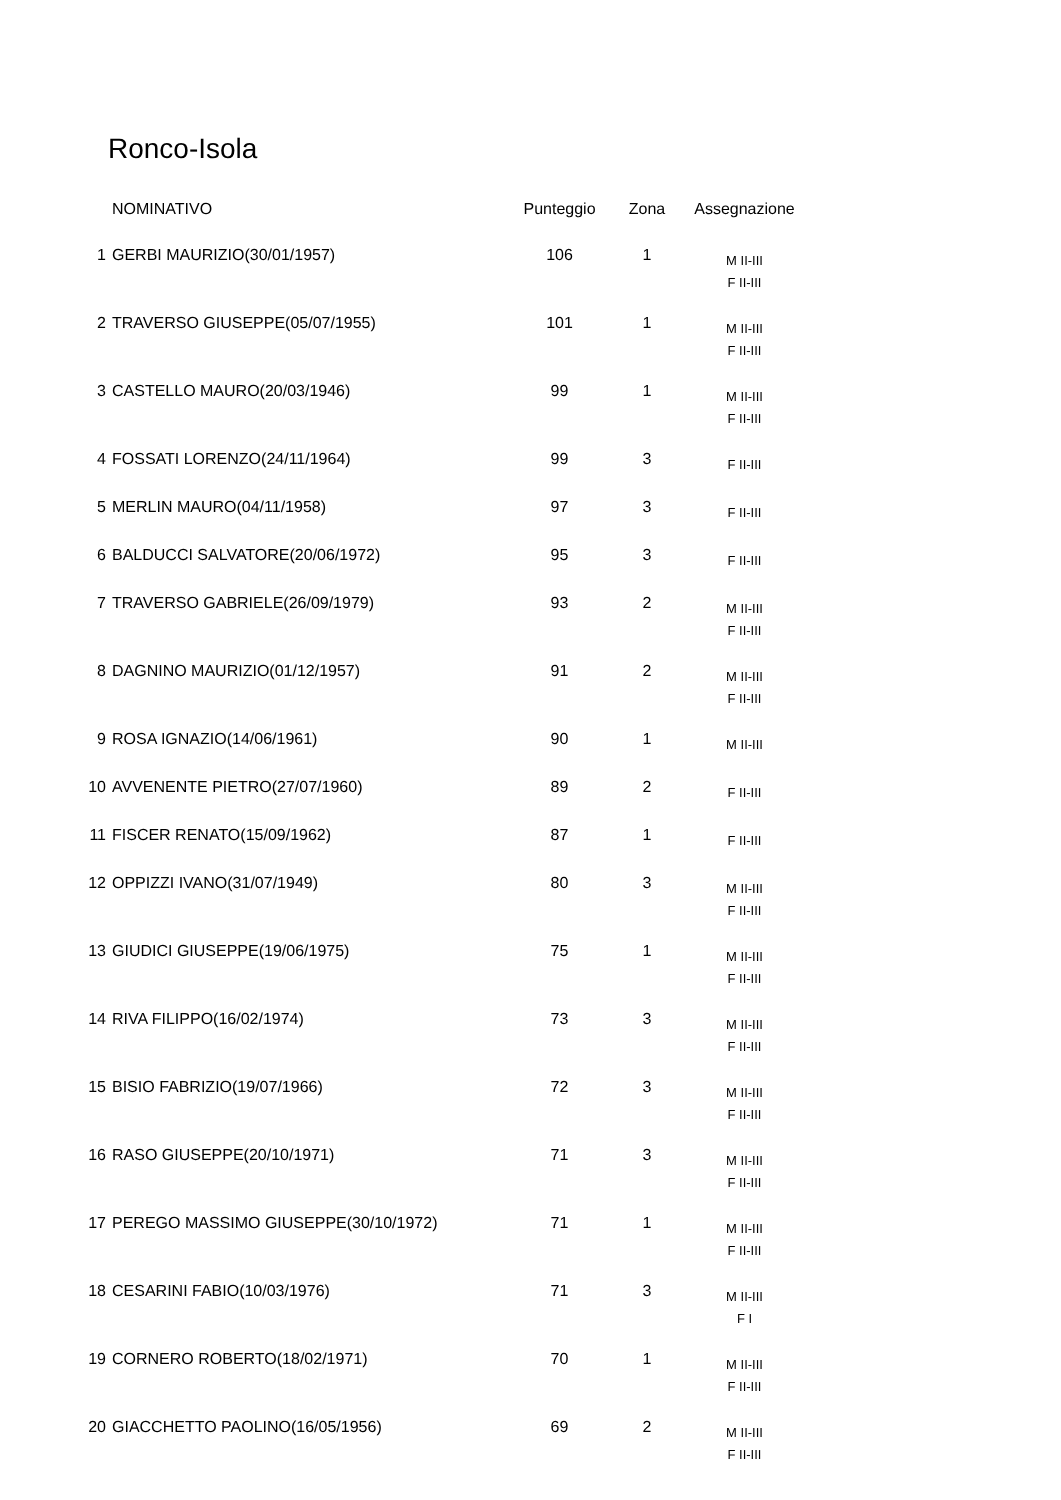Ronco-Isola
| | NOMINATIVO | Punteggio | Zona | Assegnazione |
| --- | --- | --- | --- | --- |
| 1 | GERBI MAURIZIO(30/01/1957) | 106 | 1 | M II-III F II-III |
| 2 | TRAVERSO GIUSEPPE(05/07/1955) | 101 | 1 | M II-III F II-III |
| 3 | CASTELLO MAURO(20/03/1946) | 99 | 1 | M II-III F II-III |
| 4 | FOSSATI LORENZO(24/11/1964) | 99 | 3 | F II-III |
| 5 | MERLIN MAURO(04/11/1958) | 97 | 3 | F II-III |
| 6 | BALDUCCI SALVATORE(20/06/1972) | 95 | 3 | F II-III |
| 7 | TRAVERSO GABRIELE(26/09/1979) | 93 | 2 | M II-III F II-III |
| 8 | DAGNINO MAURIZIO(01/12/1957) | 91 | 2 | M II-III F II-III |
| 9 | ROSA IGNAZIO(14/06/1961) | 90 | 1 | M II-III |
| 10 | AVVENENTE PIETRO(27/07/1960) | 89 | 2 | F II-III |
| 11 | FISCER RENATO(15/09/1962) | 87 | 1 | F II-III |
| 12 | OPPIZZI IVANO(31/07/1949) | 80 | 3 | M II-III F II-III |
| 13 | GIUDICI GIUSEPPE(19/06/1975) | 75 | 1 | M II-III F II-III |
| 14 | RIVA FILIPPO(16/02/1974) | 73 | 3 | M II-III F II-III |
| 15 | BISIO FABRIZIO(19/07/1966) | 72 | 3 | M II-III F II-III |
| 16 | RASO GIUSEPPE(20/10/1971) | 71 | 3 | M II-III F II-III |
| 17 | PEREGO MASSIMO GIUSEPPE(30/10/1972) | 71 | 1 | M II-III F II-III |
| 18 | CESARINI FABIO(10/03/1976) | 71 | 3 | M II-III F I |
| 19 | CORNERO ROBERTO(18/02/1971) | 70 | 1 | M II-III F II-III |
| 20 | GIACCHETTO PAOLINO(16/05/1956) | 69 | 2 | M II-III F II-III |